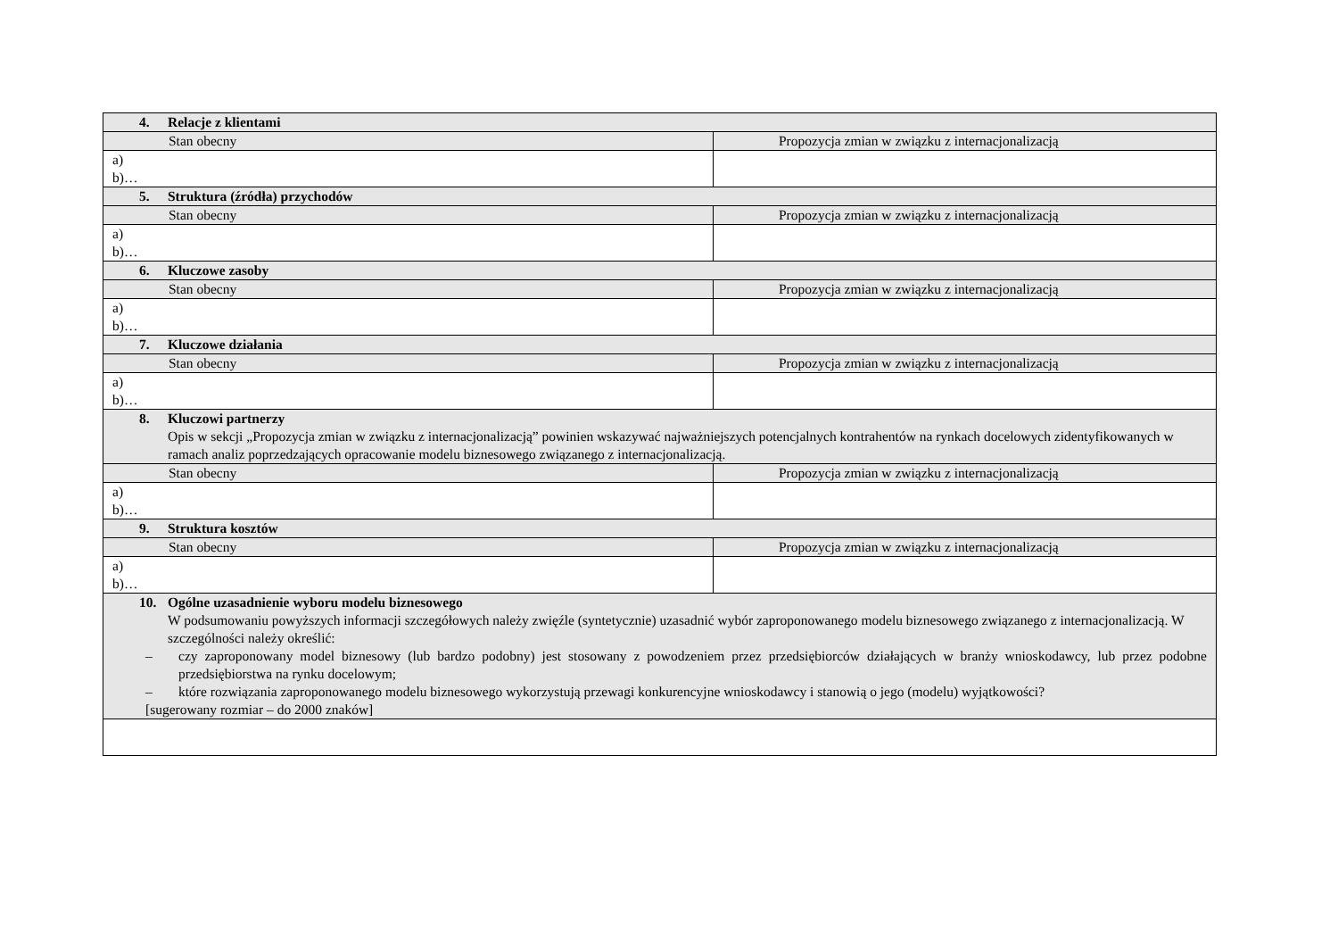| 4. Relacje z klientami | |
| Stan obecny | Propozycja zmian w związku z internacjonalizacją |
| a) b)… | |
| 5. Struktura (źródła) przychodów | |
| Stan obecny | Propozycja zmian w związku z internacjonalizacją |
| a) b)… | |
| 6. Kluczowe zasoby | |
| Stan obecny | Propozycja zmian w związku z internacjonalizacją |
| a) b)… | |
| 7. Kluczowe działania | |
| Stan obecny | Propozycja zmian w związku z internacjonalizacją |
| a) b)… | |
| 8. Kluczowi partnerzy Opis w sekcji „Propozycja zmian w związku z internacjonalizacją” powinien wskazywać najważniejszych potencjalnych kontrahentów na rynkach docelowych zidentyfikowanych w ramach analiz poprzedzających opracowanie modelu biznesowego związanego z internacjonalizacją. | |
| Stan obecny | Propozycja zmian w związku z internacjonalizacją |
| a) b)… | |
| 9. Struktura kosztów | |
| Stan obecny | Propozycja zmian w związku z internacjonalizacją |
| a) b)… | |
| 10. Ogólne uzasadnienie wyboru modelu biznesowego W podsumowaniu powyższych informacji szczegółowych należy zwięźle (syntetycznie) uzasadnić wybór zaproponowanego modelu biznesowego związanego z internacjonalizacją. W szczególności należy określić: – czy zaproponowany model biznesowy (lub bardzo podobny) jest stosowany z powodzeniem przez przedsiębiorców działających w branży wnioskodawcy, lub przez podobne przedsiębiorstwa na rynku docelowym; – które rozwiązania zaproponowanego modelu biznesowego wykorzystują przewagi konkurencyjne wnioskodawcy i stanowią o jego (modelu) wyjątkowości? [sugerowany rozmiar – do 2000 znaków] | |